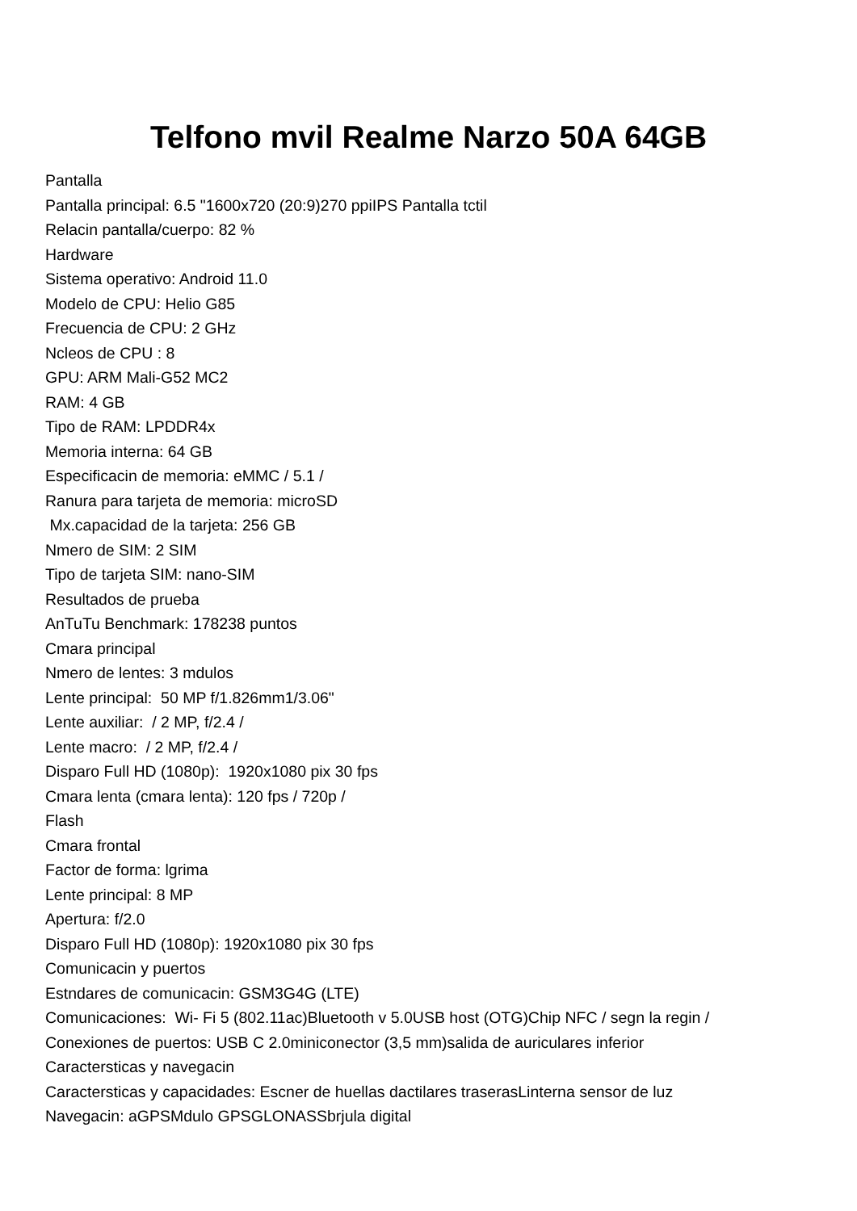Telfono mvil Realme Narzo 50A 64GB
Pantalla
Pantalla principal: 6.5 "1600x720 (20:9)270 ppiIPS Pantalla tctil
Relacin pantalla/cuerpo: 82 %
Hardware
Sistema operativo: Android 11.0
Modelo de CPU: Helio G85
Frecuencia de CPU: 2 GHz
Ncleos de CPU : 8
GPU: ARM Mali-G52 MC2
RAM: 4 GB
Tipo de RAM: LPDDR4x
Memoria interna: 64 GB
Especificacin de memoria: eMMC / 5.1 /
Ranura para tarjeta de memoria: microSD
Mx.capacidad de la tarjeta: 256 GB
Nmero de SIM: 2 SIM
Tipo de tarjeta SIM: nano-SIM
Resultados de prueba
AnTuTu Benchmark: 178238 puntos
Cmara principal
Nmero de lentes: 3 mdulos
Lente principal: 50 MP f/1.826mm1/3.06"
Lente auxiliar: / 2 MP, f/2.4 /
Lente macro: / 2 MP, f/2.4 /
Disparo Full HD (1080p): 1920x1080 pix 30 fps
Cmara lenta (cmara lenta): 120 fps / 720p /
Flash
Cmara frontal
Factor de forma: lgrima
Lente principal: 8 MP
Apertura: f/2.0
Disparo Full HD (1080p): 1920x1080 pix 30 fps
Comunicacin y puertos
Estndares de comunicacin: GSM3G4G (LTE)
Comunicaciones: Wi- Fi 5 (802.11ac)Bluetooth v 5.0USB host (OTG)Chip NFC / segn la regin /
Conexiones de puertos: USB C 2.0miniconector (3,5 mm)salida de auriculares inferior
Caractersticas y navegacin
Caractersticas y capacidades: Escner de huellas dactilares traserasLinterna sensor de luz
Navegacin: aGPSMdulo GPSGLONASSbrjula digital